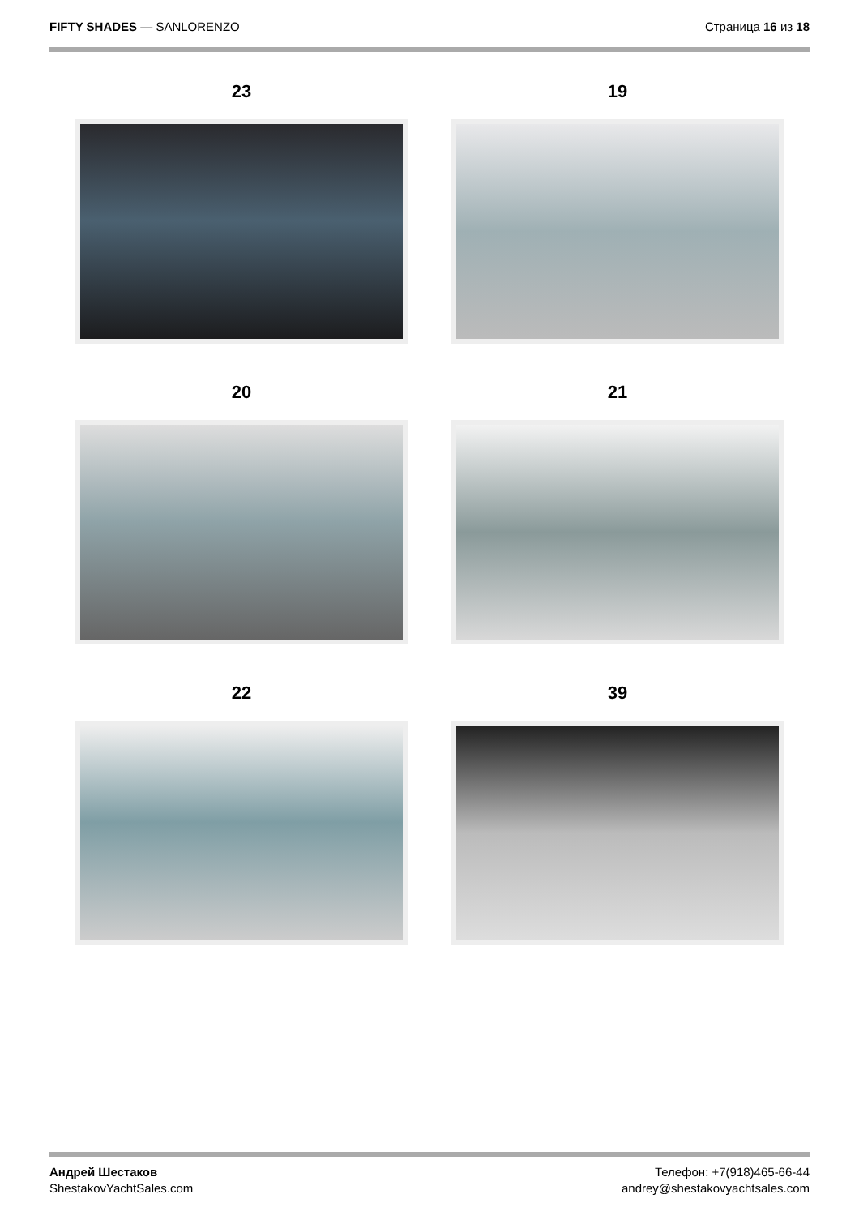FIFTY SHADES — SANLORENZO Страница 16 из 18
23
19
20
21
22
39
Андрей Шестаков
ShestakovYachtSales.com
Телефон: +7(918)465-66-44
andrey@shestakovyachtsales.com